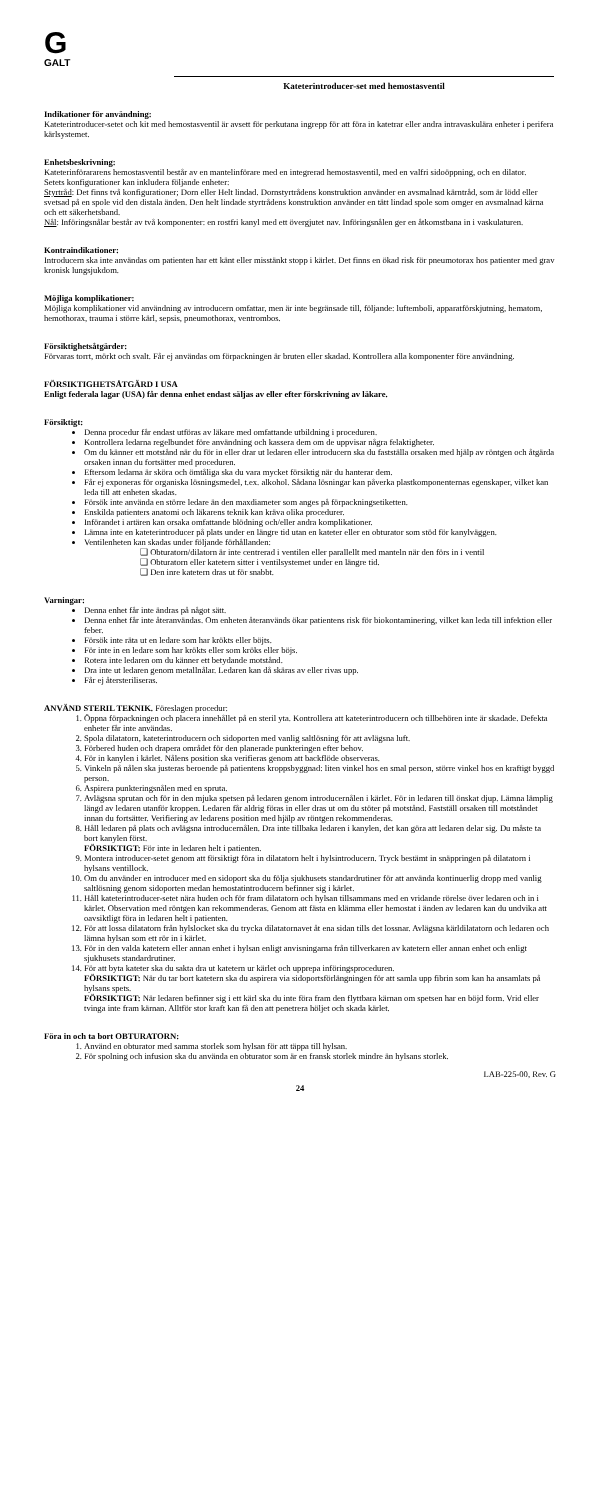G
GALT
Kateterintroducer-set med hemostasventil
Indikationer för användning:
Kateterintroducer-setet och kit med hemostasventil är avsett för perkutana ingrepp för att föra in katetrar eller andra intravaskulära enheter i perifera kärlsystemet.
Enhetsbeskrivning:
Kateterinförararens hemostasventil består av en mantelinförare med en integrerad hemostasventil, med en valfri sidoöppning, och en dilator.
Setets konfigurationer kan inkludera följande enheter:
Styrtråd: Det finns två konfigurationer; Dorn eller Helt lindad. Dornstyrtrådens konstruktion använder en avsmalnad kärntråd, som är lödd eller svetsad på en spole vid den distala änden. Den helt lindade styrtrådens konstruktion använder en tätt lindad spole som omger en avsmalnad kärna och ett säkerhetsband.
Nål: Införingsnålar består av två komponenter: en rostfri kanyl med ett övergjutet nav. Införingsnålen ger en åtkomstbana in i vaskulaturen.
Kontraindikationer:
Introducern ska inte användas om patienten har ett känt eller misstänkt stopp i kärlet. Det finns en ökad risk för pneumotorax hos patienter med grav kronisk lungsjukdom.
Möjliga komplikationer:
Möjliga komplikationer vid användning av introducern omfattar, men är inte begränsade till, följande: luftemboli, apparatförskjutning, hematom, hemothorax, trauma i större kärl, sepsis, pneumothorax, ventrombos.
Försiktighetsåtgärder:
Förvaras torrt, mörkt och svalt. Får ej användas om förpackningen är bruten eller skadad. Kontrollera alla komponenter före användning.
FÖRSIKTIGHETSÅTGÄRD I USA
Enligt federala lagar (USA) får denna enhet endast säljas av eller efter förskrivning av läkare.
Försiktigt:
Denna procedur får endast utföras av läkare med omfattande utbildning i proceduren.
Kontrollera ledarna regelbundet före användning och kassera dem om de uppvisar några felaktigheter.
Om du känner ett motstånd när du för in eller drar ut ledaren eller introducern ska du fastställa orsaken med hjälp av röntgen och åtgärda orsaken innan du fortsätter med proceduren.
Eftersom ledarna är sköra och ömtåliga ska du vara mycket försiktig när du hanterar dem.
Får ej exponeras för organiska lösningsmedel, t.ex. alkohol. Sådana lösningar kan påverka plastkomponenternas egenskaper, vilket kan leda till att enheten skadas.
Försök inte använda en större ledare än den maxdiameter som anges på förpackningsetiketten.
Enskilda patienters anatomi och läkarens teknik kan kräva olika procedurer.
Införandet i artären kan orsaka omfattande blödning och/eller andra komplikationer.
Lämna inte en kateterintroducer på plats under en längre tid utan en kateter eller en obturator som stöd för kanylväggen.
Ventilenheten kan skadas under följande förhållanden:
❑ Obturatorn/dilatorn är inte centrerad i ventilen eller parallellt med manteln när den förs in i ventil
❑ Obturatorn eller katetern sitter i ventilsystemet under en längre tid.
❑ Den inre katetern dras ut för snabbt.
Varningar:
Denna enhet får inte ändras på något sätt.
Denna enhet får inte återanvändas. Om enheten återanvänds ökar patientens risk för biokontaminering, vilket kan leda till infektion eller feber.
Försök inte räta ut en ledare som har krökts eller böjts.
För inte in en ledare som har krökts eller som kröks eller böjs.
Rotera inte ledaren om du känner ett betydande motstånd.
Dra inte ut ledaren genom metallnålar. Ledaren kan då skäras av eller rivas upp.
Får ej återsteriliseras.
ANVÄND STERIL TEKNIK. Föreslagen procedur:
1. Öppna förpackningen och placera innehållet på en steril yta. Kontrollera att kateterintroducern och tillbehören inte är skadade. Defekta enheter får inte användas.
2. Spola dilatatorn, kateterintroducern och sidoporten med vanlig saltlösning för att avlägsna luft.
3. Förbered huden och drapera området för den planerade punkteringen efter behov.
4. För in kanylen i kärlet. Nålens position ska verifieras genom att backflöde observeras.
5. Vinkeln på nålen ska justeras beroende på patientens kroppsbyggnad: liten vinkel hos en smal person, större vinkel hos en kraftigt byggd person.
6. Aspirera punkteringsnålen med en spruta.
7. Avlägsna sprutan och för in den mjuka spetsen på ledaren genom introducernålen i kärlet. För in ledaren till önskat djup. Lämna lämplig längd av ledaren utanför kroppen. Ledaren får aldrig föras in eller dras ut om du stöter på motstånd. Fastställ orsaken till motståndet innan du fortsätter. Verifiering av ledarens position med hjälp av röntgen rekommenderas.
8. Håll ledaren på plats och avlägsna introducernålen. Dra inte tillbaka ledaren i kanylen, det kan göra att ledaren delar sig. Du måste ta bort kanylen först.
FÖRSIKTIGT: För inte in ledaren helt i patienten.
9. Montera introducer-setet genom att försiktigt föra in dilatatorn helt i hylsintroducern. Tryck bestämt in snäppringen på dilatatorn i hylsans ventillock.
10. Om du använder en introducer med en sidoport ska du följa sjukhusets standardrutiner för att använda kontinuerlig dropp med vanlig saltlösning genom sidoporten medan hemostatintroducern befinner sig i kärlet.
11. Håll kateterintroducer-setet nära huden och för fram dilatatorn och hylsan tillsammans med en vridande rörelse över ledaren och in i kärlet. Observation med röntgen kan rekommenderas. Genom att fästa en klämma eller hemostat i änden av ledaren kan du undvika att oavsiktligt föra in ledaren helt i patienten.
12. För att lossa dilatatorn från hylslocket ska du trycka dilatatornavet åt ena sidan tills det lossnar. Avlägsna kärldilatatorn och ledaren och lämna hylsan som ett rör in i kärlet.
13. För in den valda katetern eller annan enhet i hylsan enligt anvisningarna från tillverkaren av katetern eller annan enhet och enligt sjukhusets standardrutiner.
14. För att byta kateter ska du sakta dra ut katetern ur kärlet och upprepa införingsproceduren.
FÖRSIKTIGT: När du tar bort katetern ska du aspirera via sidoportsförlängningen för att samla upp fibrin som kan ha ansamlats på hylsans spets.
FÖRSIKTIGT: När ledaren befinner sig i ett kärl ska du inte föra fram den flyttbara kärnan om spetsen har en böjd form. Vrid eller tvinga inte fram kärnan. Alltför stor kraft kan få den att penetrera höljet och skada kärlet.
Föra in och ta bort OBTURATORN:
1. Använd en obturator med samma storlek som hylsan för att täppa till hylsan.
2. För spolning och infusion ska du använda en obturator som är en fransk storlek mindre än hylsans storlek.
LAB-225-00, Rev. G
24